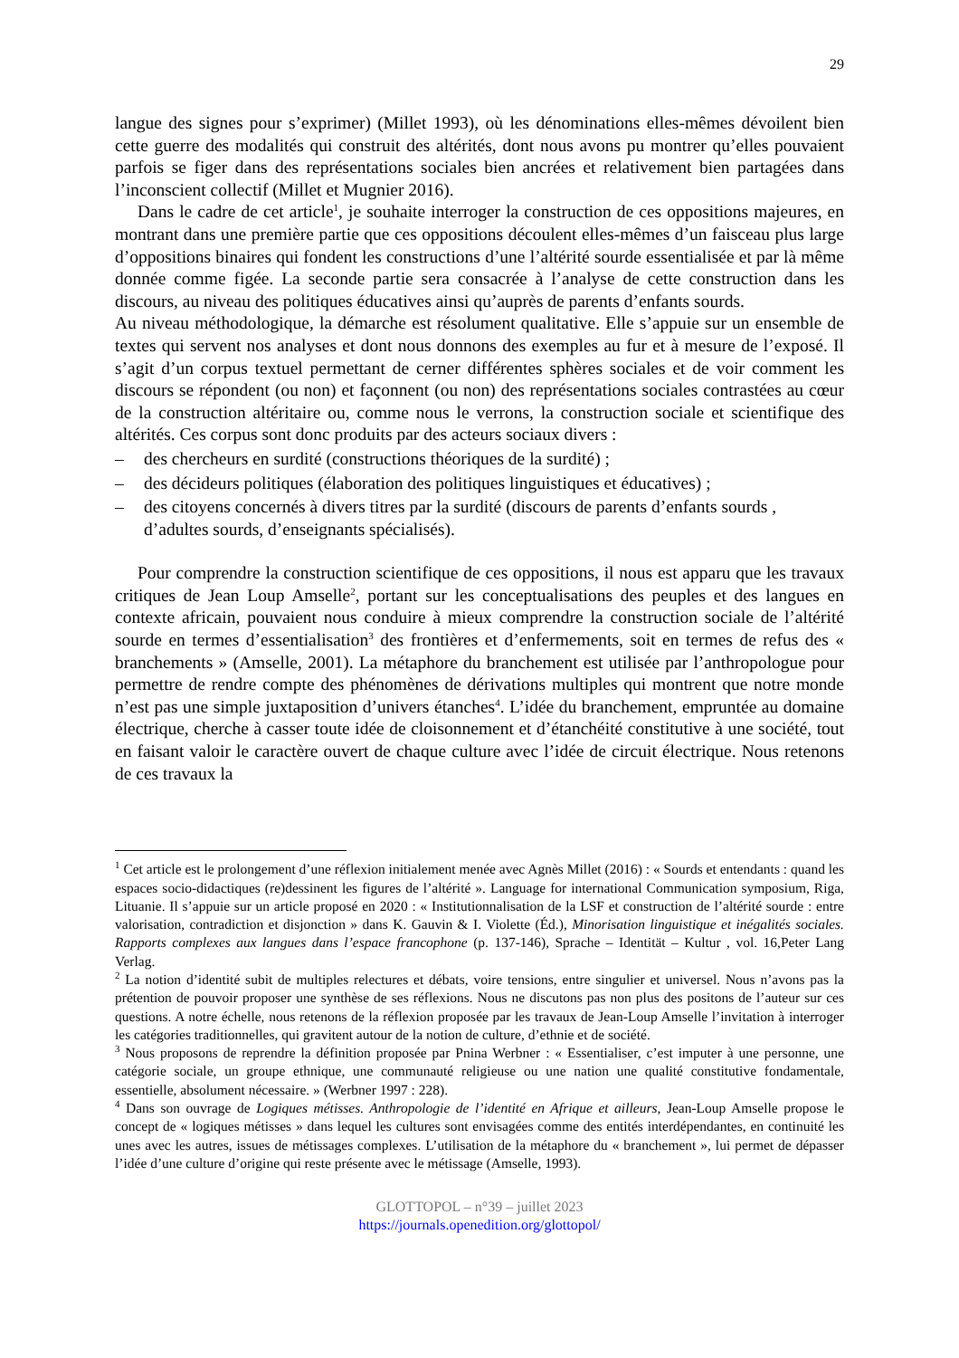29
langue des signes pour s’exprimer) (Millet 1993), où les dénominations elles-mêmes dévoilent bien cette guerre des modalités qui construit des altérités, dont nous avons pu montrer qu’elles pouvaient parfois se figer dans des représentations sociales bien ancrées et relativement bien partagées dans l’inconscient collectif (Millet et Mugnier 2016).
Dans le cadre de cet article<sup>1</sup>, je souhaite interroger la construction de ces oppositions majeures, en montrant dans une première partie que ces oppositions découlent elles-mêmes d’un faisceau plus large d’oppositions binaires qui fondent les constructions d’une l’altérité sourde essentialisée et par là même donnée comme figée. La seconde partie sera consacrée à l’analyse de cette construction dans les discours, au niveau des politiques éducatives ainsi qu’auprès de parents d’enfants sourds.
Au niveau méthodologique, la démarche est résolument qualitative. Elle s’appuie sur un ensemble de textes qui servent nos analyses et dont nous donnons des exemples au fur et à mesure de l’exposé. Il s’agit d’un corpus textuel permettant de cerner différentes sphères sociales et de voir comment les discours se répondent (ou non) et façonnent (ou non) des représentations sociales contrastées au cœur de la construction altéritaire ou, comme nous le verrons, la construction sociale et scientifique des altérités. Ces corpus sont donc produits par des acteurs sociaux divers :
– des chercheurs en surdité (constructions théoriques de la surdité) ;
– des décideurs politiques (élaboration des politiques linguistiques et éducatives) ;
– des citoyens concernés à divers titres par la surdité (discours de parents d’enfants sourds , d’adultes sourds, d’enseignants spécialisés).
Pour comprendre la construction scientifique de ces oppositions, il nous est apparu que les travaux critiques de Jean Loup Amselle<sup>2</sup>, portant sur les conceptualisations des peuples et des langues en contexte africain, pouvaient nous conduire à mieux comprendre la construction sociale de l’altérité sourde en termes d’essentialisation<sup>3</sup> des frontières et d’enfermements, soit en termes de refus des « branchements » (Amselle, 2001). La métaphore du branchement est utilisée par l’anthropologue pour permettre de rendre compte des phénomènes de dérivations multiples qui montrent que notre monde n’est pas une simple juxtaposition d’univers étanches<sup>4</sup>. L’idée du branchement, empruntée au domaine électrique, cherche à casser toute idée de cloisonnement et d’étanchéité constitutive à une société, tout en faisant valoir le caractère ouvert de chaque culture avec l’idée de circuit électrique. Nous retenons de ces travaux la
<sup>1</sup> Cet article est le prolongement d’une réflexion initialement menée avec Agnès Millet (2016) : « Sourds et entendants : quand les espaces socio-didactiques (re)dessinent les figures de l’altérité ». Language for international Communication symposium, Riga, Lituanie. Il s’appuie sur un article proposé en 2020 : « Institutionnalisation de la LSF et construction de l’altérité sourde : entre valorisation, contradiction et disjonction » dans K. Gauvin & I. Violette (Éd.), Minorisation linguistique et inégalités sociales. Rapports complexes aux langues dans l’espace francophone (p. 137-146), Sprache – Identität – Kultur , vol. 16,Peter Lang Verlag.
<sup>2</sup> La notion d’identité subit de multiples relectures et débats, voire tensions, entre singulier et universel. Nous n’avons pas la prétention de pouvoir proposer une synthèse de ses réflexions. Nous ne discutons pas non plus des positons de l’auteur sur ces questions. A notre échelle, nous retenons de la réflexion proposée par les travaux de Jean-Loup Amselle l’invitation à interroger les catégories traditionnelles, qui gravitent autour de la notion de culture, d’ethnie et de société.
<sup>3</sup> Nous proposons de reprendre la définition proposée par Pnina Werbner : « Essentialiser, c’est imputer à une personne, une catégorie sociale, un groupe ethnique, une communauté religieuse ou une nation une qualité constitutive fondamentale, essentielle, absolument nécessaire. » (Werbner 1997 : 228).
<sup>4</sup> Dans son ouvrage de Logiques métisses. Anthropologie de l’identité en Afrique et ailleurs, Jean-Loup Amselle propose le concept de « logiques métisses » dans lequel les cultures sont envisagées comme des entités interdépendantes, en continuité les unes avec les autres, issues de métissages complexes. L’utilisation de la métaphore du « branchement », lui permet de dépasser l’idée d’une culture d’origine qui reste présente avec le métissage (Amselle, 1993).
GLOTTOPOL – n°39 – juillet 2023
https://journals.openedition.org/glottopol/